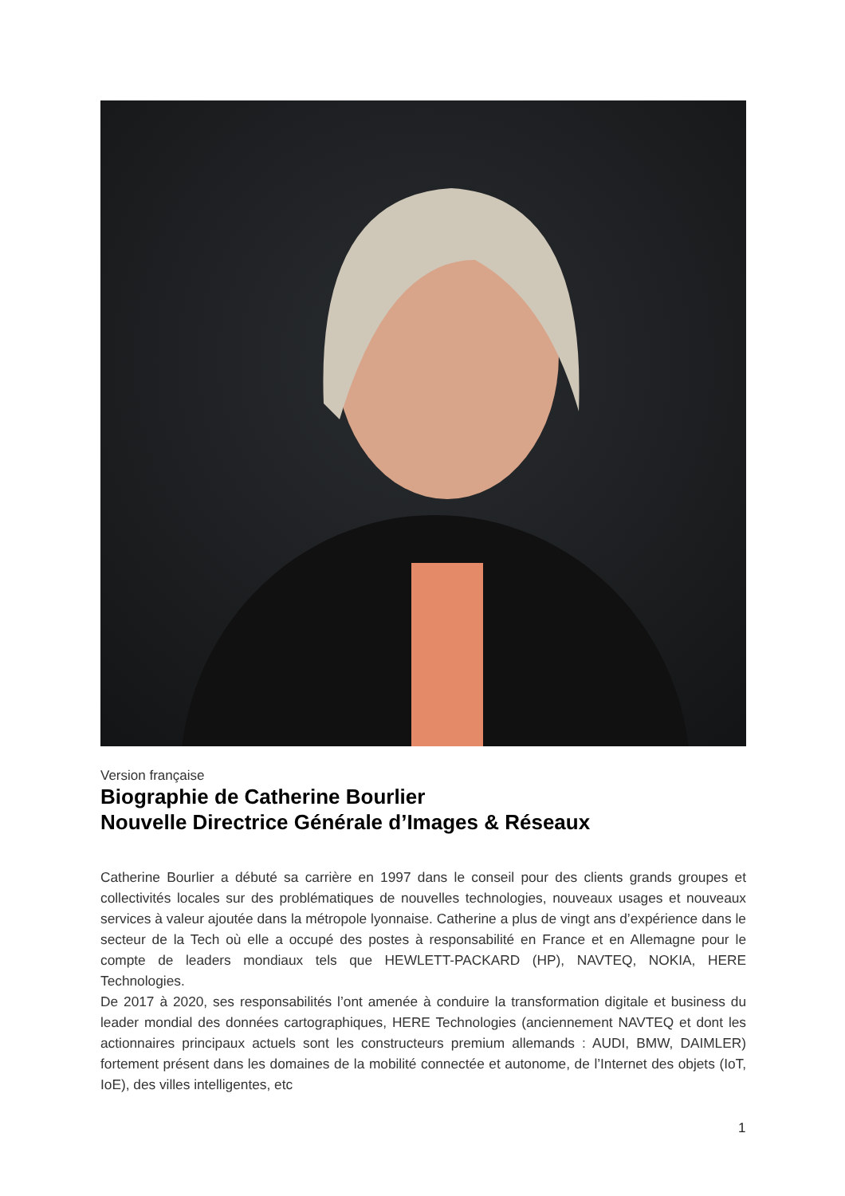Version française
Biographie de Catherine Bourlier
Nouvelle Directrice Générale d’Images & Réseaux
Catherine Bourlier a débuté sa carrière en 1997 dans le conseil pour des clients grands groupes et collectivités locales sur des problématiques de nouvelles technologies, nouveaux usages et nouveaux services à valeur ajoutée dans la métropole lyonnaise. Catherine a plus de vingt ans d’expérience dans le secteur de la Tech où elle a occupé des postes à responsabilité en France et en Allemagne pour le compte de leaders mondiaux tels que HEWLETT-PACKARD (HP), NAVTEQ, NOKIA, HERE Technologies.
De 2017 à 2020, ses responsabilités l’ont amenée à conduire la transformation digitale et business du leader mondial des données cartographiques, HERE Technologies (anciennement NAVTEQ et dont les actionnaires principaux actuels sont les constructeurs premium allemands : AUDI, BMW, DAIMLER) fortement présent dans les domaines de la mobilité connectée et autonome, de l’Internet des objets (IoT, IoE), des villes intelligentes, etc
1